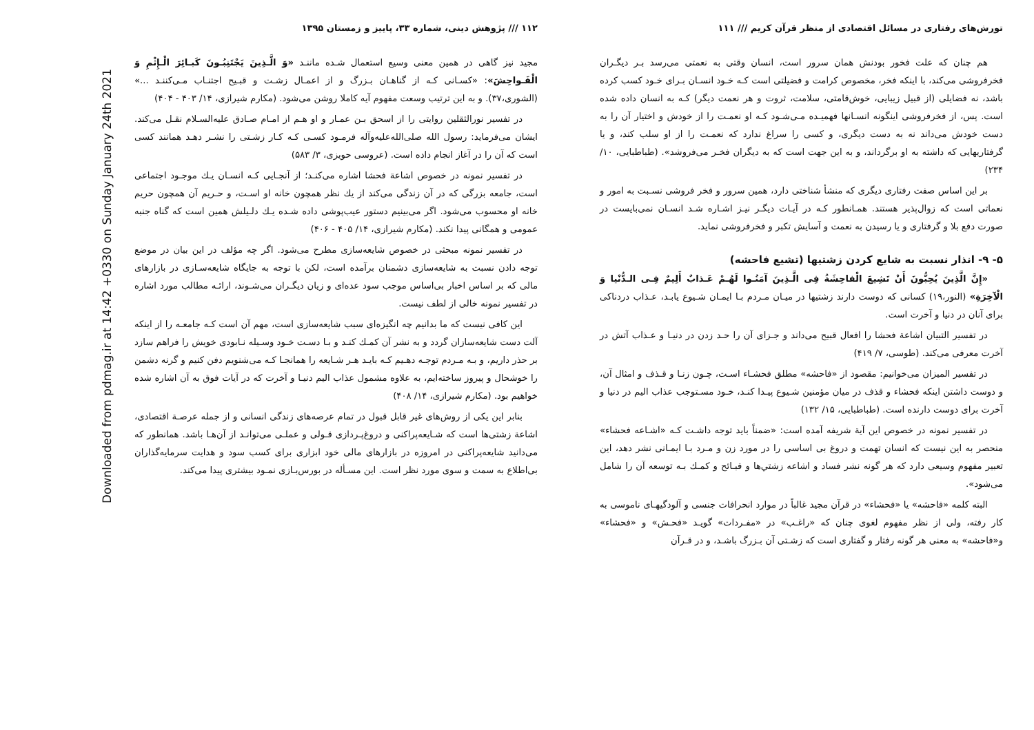تورش‌های رفتاری در مسائل اقتصادی از منظر قرآن کریم /// ۱۱۱
هم چنان که علت فخور بودنش همان سرور است، انسان وقتی به نعمتی می‌رسد بـر دیگـران فخرفروشی می‌کند، با اینکه فخر، مخصوص کرامت و فضیلتی است کـه خـود انسـان بـرای خـود کسب کرده باشد، نه فضایلی (از قبیل زیبایی، خوش‌قامتی، سلامت، ثروت و هر نعمت دیگر) کـه به انسان داده شده است. پس، از فخرفروشی اینگونه انسـانها فهمیـده مـی‌شـود کـه او نعمـت را از خودش و اختیار آن را به دست خودش می‌داند نه به دست دیگری، و کسی را سراغ ندارد که نعمـت را از او سلب کند، و یا گرفتاریهایی که داشته به او برگرداند، و به این جهت است که به دیگران فخـر می‌فروشد». (طباطبایی، ۱۰/ ۲۳۴)
بر این اساس صفت رفتاری دیگری که منشأ شناختی دارد، همین سرور و فخر فروشی نسـبت به امور و نعماتی است که زوال‌پذیر هستند. همـانطور کـه در آیـات دیگـر نیـز اشـاره شـد انسـان نمی‌بایست در صورت دفع بلا و گرفتاری و یا رسیدن به نعمت و آسایش تکبر و فخرفروشی نماید.
۵- ۹- انذار نسبت به شایع کردن زشتیها (تشیع فاحشه)
«إِنَّ الَّذِینَ یُحِبُّونَ أَنْ تَشِیعَ الْفاحِشَةُ فِی الَّـذِینَ آمَنُـوا لَهُـمْ عَـذابٌ أَلِیمٌ فِـی الـدُّنْیا وَ الْآخِرَةِ» (النور،۱۹) کسانی که دوست دارند زشتیها در میـان مـردم بـا ایمـان شـیوع یابـد، عـذاب دردناکی برای آنان در دنیا و آخرت است.
در تفسیر التبیان اشاعة فحشا را افعال قبیح می‌داند و جـزای آن را حـد زدن در دنیـا و عـذاب آتش در آخرت معرفی می‌کند. (طوسی، ۷/ ۴۱۹)
در تفسیر المیزان می‌خوانیم: مقصود از «فاحشه» مطلق فحشـاء اسـت، چـون زنـا و قـذف و امثال آن، و دوست داشتن اینکه فحشاء و قذف در میان مؤمنین شـیوع پیـدا کنـد، خـود مسـتوجب عذاب الیم در دنیا و آخرت برای دوست دارنده است. (طباطبایی، ۱۵/ ۱۳۲)
در تفسیر نمونه در خصوص این آیة شریفه آمده است: «ضمناً باید توجه داشـت کـه «اشـاعه فحشاء» منحصر به این نیست که انسان تهمت و دروغ بی اساسی را در مورد زن و مـرد بـا ایمـانی نشر دهد، این تعبیر مفهوم وسیعی دارد که هر گونه نشر فساد و اشاعه زشتي‌ها و قبـائح و کمـك بـه توسعه آن را شامل می‌شود».
البته کلمه «فاحشه» یا «فحشاء» در قرآن مجید غالباً در موارد انحرافات جنسی و آلودگیهـای ناموسی به کار رفته، ولی از نظر مفهوم لغوی چنان که «راغـب» در «مفـردات» گویـد «فحـش» و «فحشاء» و«فاحشه» به معنی هر گونه رفتار و گفتاری است که زشـتی آن بـزرگ باشـد، و در قـرآن
۱۱۲ /// پژوهش دینی، شماره ۳۳، پاییز و زمستان ۱۳۹۵
مجید نیز گاهی در همین معنی وسیع استعمال شـده ماننـد «وَ الَّـذِینَ یَجْتَنِبُـونَ کَبـائِرَ الْـإِثْمِ وَ الْفَـواحِشَ»: «کسـانی کـه از گناهـان بـزرگ و از اعمـال زشـت و قبـیح اجتنـاب مـی‌کننـد ...» (الشوری،۳۷). و به این ترتیب وسعت مفهوم آیه کاملا روشن می‌شود. (مکارم شیرازی، ۱۴/ ۴۰۳ - ۴۰۴)
در تفسیر نورالثقلین روایتی را از اسحق بـن عمـار و او هـم از امـام صـادق علیه‌السـلام نقـل می‌کند. ایشان می‌فرماید: رسول الله صلی‌الله‌علیه‌وآله فرمـود کسـی کـه کـار زشـتی را نشـر دهـد همانند کسی است که آن را در آغاز انجام داده است. (عروسی حویزی، ۳/ ۵۸۳)
در تفسیر نمونه در خصوص اشاعة فحشا اشاره می‌کنـد؛ از آنجـایی کـه انسـان یـك موجـود اجتماعی است، جامعه بزرگی که در آن زندگی می‌کند از یك نظر همچون خانه او اسـت، و حـریم آن همچون حریم خانه او محسوب می‌شود. اگر می‌بینیم دستور عیب‌پوشی داده شـده یـك دلـیلش همین است که گناه جنبه عمومی و همگانی پیدا نکند. (مکارم شیرازی، ۱۴/ ۴۰۵ - ۴۰۶)
در تفسیر نمونه مبحثی در خصوص شایعه‌سازی مطرح می‌شود. اگر چه مؤلف در این بیان در موضع توجه دادن نسبت به شایعه‌سازی دشمنان برآمده است، لکن با توجه به جایگاه شایعه‌سـازی در بازارهای مالی که بر اساس اخبار بی‌اساس موجب سود عده‌ای و زیان دیگـران می‌شـوند، ارائـه مطالب مورد اشاره در تفسیر نمونه خالی از لطف نیست.
این کافی نیست که ما بدانیم چه انگیزه‌ای سبب شایعه‌سازی است، مهم آن است کـه جامعـه را از اینکه آلت دست شایعه‌سازان گردد و به نشر آن کمـك کنـد و بـا دسـت خـود وسـیله نـابودی خویش را فراهم سازد بر حذر داریم، و بـه مـردم توجـه دهـیم کـه بایـد هـر شـایعه را همانجـا کـه می‌شنویم دفن کنیم و گرنه دشمن را خوشحال و پیروز ساخته‌ایم، به علاوه مشمول عذاب الیم دنیـا و آخرت که در آیات فوق به آن اشاره شده خواهیم بود. (مکارم شیرازی، ۱۴/ ۴۰۸)
بنابر این یکی از روش‌های غیر قابل قبول در تمام عرصه‌های زندگی انسانی و از جمله عرصـة اقتصادی، اشاعة زشتی‌ها است که شـایعه‌پراکنی و دروغ‌پـردازی قـولی و عملـی می‌توانـد از آن‌هـا باشد. همانطور که می‌دانید شایعه‌پراکنی در امروزه در بازارهای مالی خود ابزاری برای کسب سود و هدایت سرمایه‌گذاران بی‌اطلاع به سمت و سوی مورد نظر است. این مسـأله در بورس‌بـازی نمـود بیشتری پیدا می‌کند.
Downloaded from pdmag.ir at 14:42 +0330 on Sunday January 24th 2021